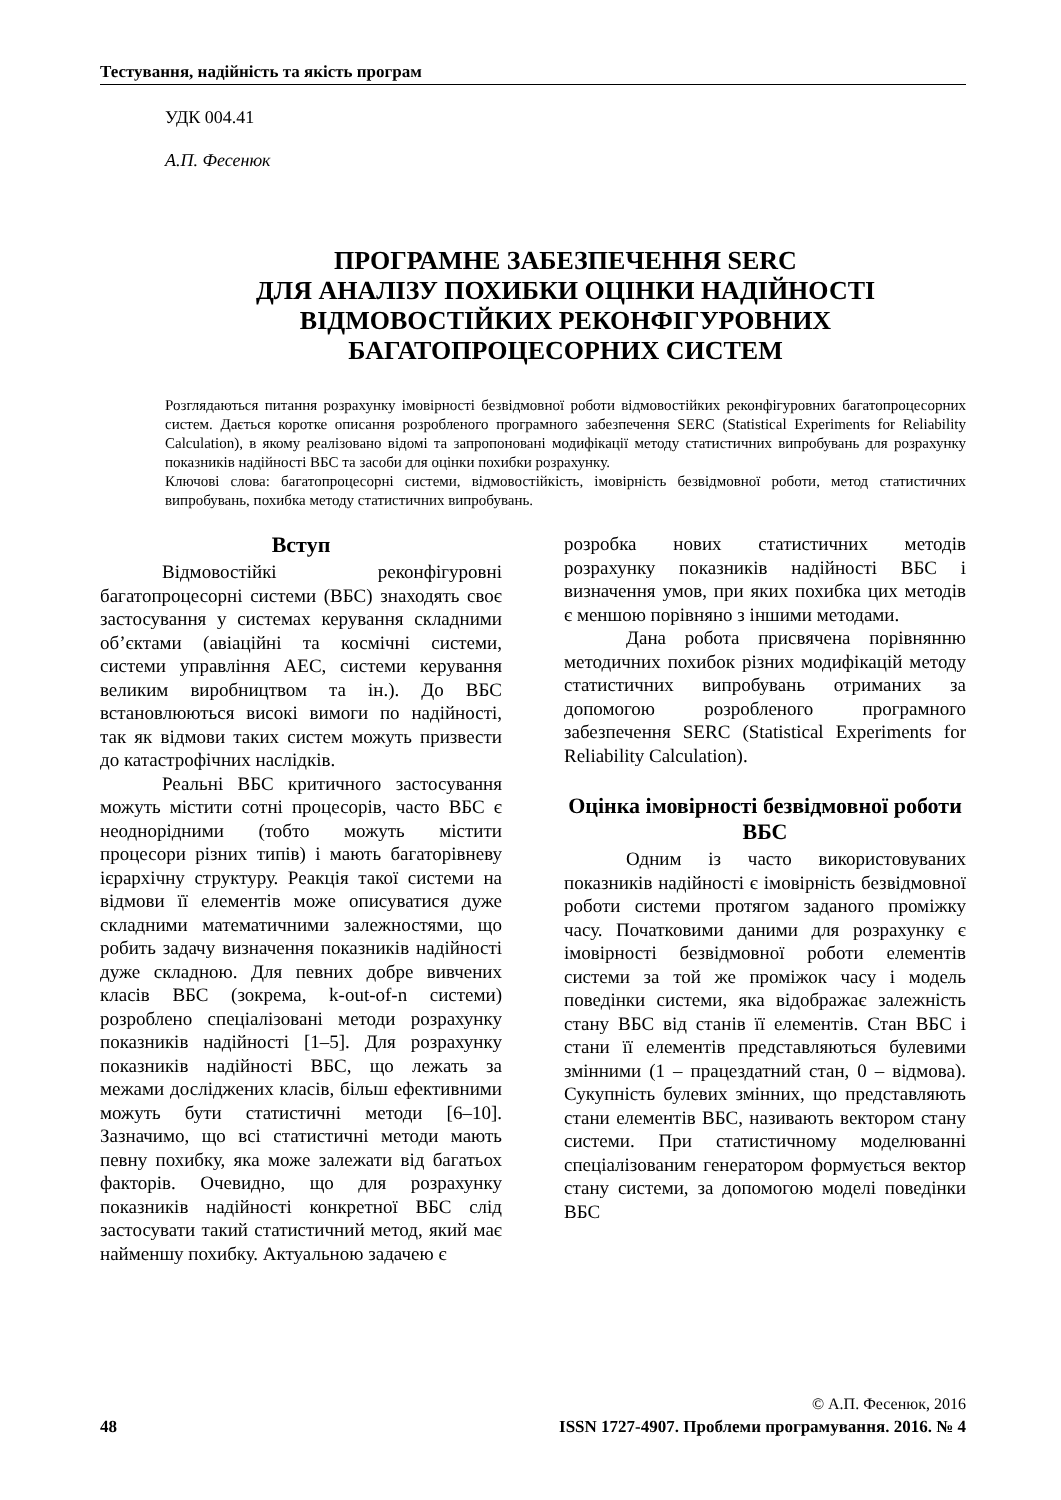Тестування, надійність та якість програм
УДК 004.41
А.П. Фесенюк
ПРОГРАМНЕ ЗАБЕЗПЕЧЕННЯ SERC
ДЛЯ АНАЛІЗУ ПОХИБКИ ОЦІНКИ НАДІЙНОСТІ
ВІДМОВОСТІЙКИХ РЕКОНФІГУРОВНИХ
БАГАТОПРОЦЕСОРНИХ СИСТЕМ
Розглядаються питання розрахунку імовірності безвідмовної роботи відмовостійких реконфігуровних багатопроцесорних систем. Дається коротке описання розробленого програмного забезпечення SERC (Statistical Experiments for Reliability Calculation), в якому реалізовано відомі та запропоновані модифікації методу статистичних випробувань для розрахунку показників надійності ВБС та засоби для оцінки похибки розрахунку.
Ключові слова: багатопроцесорні системи, відмовостійкість, імовірність безвідмовної роботи, метод статистичних випробувань, похибка методу статистичних випробувань.
Вступ
Відмовостійкі реконфігуровні багатопроцесорні системи (ВБС) знаходять своє застосування у системах керування складними об’єктами (авіаційні та космічні системи, системи управління АЕС, системи керування великим виробництвом та ін.). До ВБС встановлюються високі вимоги по надійності, так як відмови таких систем можуть призвести до катастрофічних наслідків.
Реальні ВБС критичного застосування можуть містити сотні процесорів, часто ВБС є неоднорідними (тобто можуть містити процесори різних типів) і мають багаторівневу ієрархічну структуру. Реакція такої системи на відмови її елементів може описуватися дуже складними математичними залежностями, що робить задачу визначення показників надійності дуже складною. Для певних добре вивчених класів ВБС (зокрема, k-out-of-n системи) розроблено спеціалізовані методи розрахунку показників надійності [1–5]. Для розрахунку показників надійності ВБС, що лежать за межами досліджених класів, більш ефективними можуть бути статистичні методи [6–10]. Зазначимо, що всі статистичні методи мають певну похибку, яка може залежати від багатьох факторів. Очевидно, що для розрахунку показників надійності конкретної ВБС слід застосувати такий статистичний метод, який має найменшу похибку. Актуальною задачею є
розробка нових статистичних методів розрахунку показників надійності ВБС і визначення умов, при яких похибка цих методів є меншою порівняно з іншими методами.
Дана робота присвячена порівнянню методичних похибок різних модифікацій методу статистичних випробувань отриманих за допомогою розробленого програмного забезпечення SERC (Statistical Experiments for Reliability Calculation).
Оцінка імовірності безвідмовної роботи ВБС
Одним із часто використовуваних показників надійності є імовірність безвідмовної роботи системи протягом заданого проміжку часу. Початковими даними для розрахунку є імовірності безвідмовної роботи елементів системи за той же проміжок часу і модель поведінки системи, яка відображає залежність стану ВБС від станів її елементів. Стан ВБС і стани її елементів представляються булевими змінними (1 – працездатний стан, 0 – відмова). Сукупність булевих змінних, що представляють стани елементів ВБС, називають вектором стану системи. При статистичному моделюванні спеціалізованим генератором формується вектор стану системи, за допомогою моделі поведінки ВБС
© А.П. Фесенюк, 2016
48 ISSN 1727-4907. Проблеми програмування. 2016. № 4